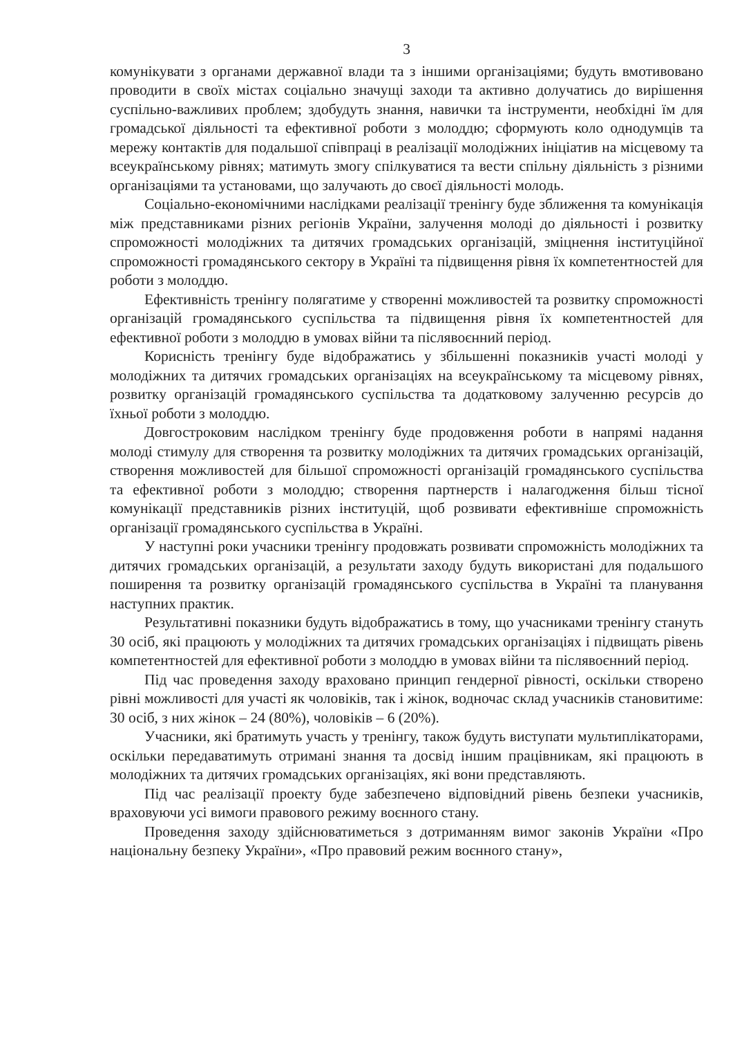3
комунікувати з органами державної влади та з іншими організаціями; будуть вмотивовано проводити в своїх містах соціально значущі заходи та активно долучатись до вирішення суспільно-важливих проблем; здобудуть знання, навички та інструменти, необхідні їм для громадської діяльності та ефективної роботи з молоддю; сформують коло однодумців та мережу контактів для подальшої співпраці в реалізації молодіжних ініціатив на місцевому та всеукраїнському рівнях; матимуть змогу спілкуватися та вести спільну діяльність з різними організаціями та установами, що залучають до своєї діяльності молодь.
Соціально-економічними наслідками реалізації тренінгу буде зближення та комунікація між представниками різних регіонів України, залучення молоді до діяльності і розвитку спроможності молодіжних та дитячих громадських організацій, зміцнення інституційної спроможності громадянського сектору в Україні та підвищення рівня їх компетентностей для роботи з молоддю.
Ефективність тренінгу полягатиме у створенні можливостей та розвитку спроможності організацій громадянського суспільства та підвищення рівня їх компетентностей для ефективної роботи з молоддю в умовах війни та післявоєнний період.
Корисність тренінгу буде відображатись у збільшенні показників участі молоді у молодіжних та дитячих громадських організаціях на всеукраїнському та місцевому рівнях, розвитку організацій громадянського суспільства та додатковому залученню ресурсів до їхньої роботи з молоддю.
Довгостроковим наслідком тренінгу буде продовження роботи в напрямі надання молоді стимулу для створення та розвитку молодіжних та дитячих громадських організацій, створення можливостей для більшої спроможності організацій громадянського суспільства та ефективної роботи з молоддю; створення партнерств і налагодження більш тісної комунікації представників різних інституцій, щоб розвивати ефективніше спроможність організації громадянського суспільства в Україні.
У наступні роки учасники тренінгу продовжать розвивати спроможність молодіжних та дитячих громадських організацій, а результати заходу будуть використані для подальшого поширення та розвитку організацій громадянського суспільства в Україні та планування наступних практик.
Результативні показники будуть відображатись в тому, що учасниками тренінгу стануть 30 осіб, які працюють у молодіжних та дитячих громадських організаціях і підвищать рівень компетентностей для ефективної роботи з молоддю в умовах війни та післявоєнний період.
Під час проведення заходу враховано принцип гендерної рівності, оскільки створено рівні можливості для участі як чоловіків, так і жінок, водночас склад учасників становитиме: 30 осіб, з них жінок – 24 (80%), чоловіків – 6 (20%).
Учасники, які братимуть участь у тренінгу, також будуть виступати мультиплікаторами, оскільки передаватимуть отримані знання та досвід іншим працівникам, які працюють в молодіжних та дитячих громадських організаціях, які вони представляють.
Під час реалізації проекту буде забезпечено відповідний рівень безпеки учасників, враховуючи усі вимоги правового режиму воєнного стану.
Проведення заходу здійснюватиметься з дотриманням вимог законів України «Про національну безпеку України», «Про правовий режим воєнного стану»,